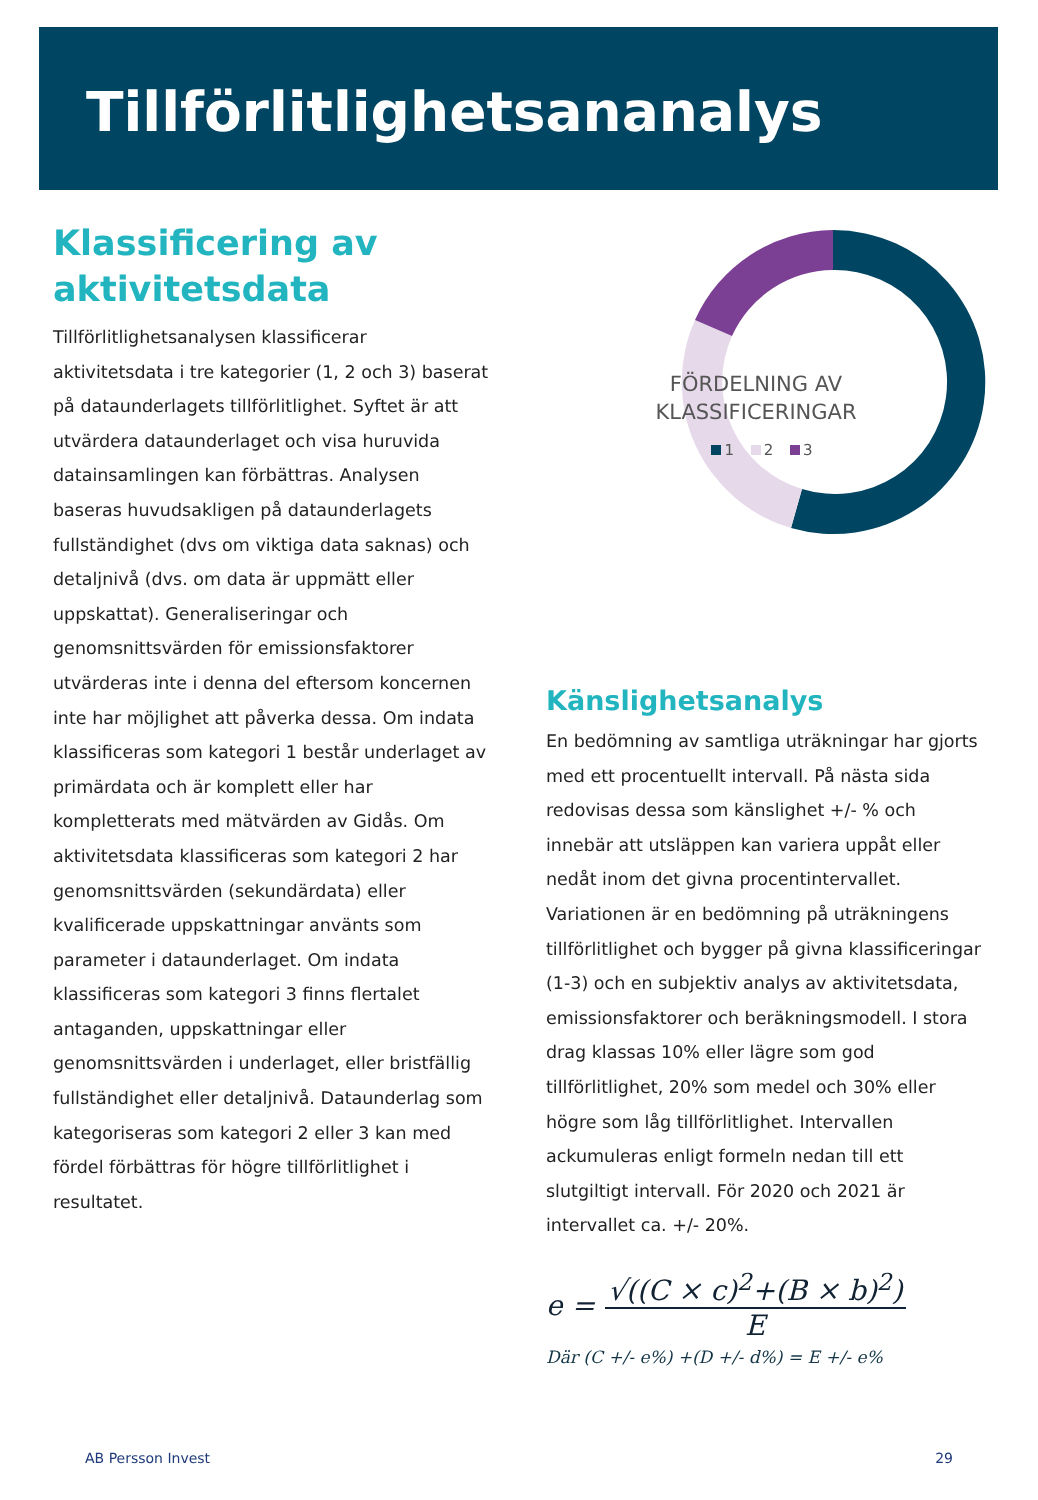Tillförlitlighetsananalys
Klassificering av aktivitetsdata
Tillförlitlighetsanalysen klassificerar aktivitetsdata i tre kategorier (1, 2 och 3) baserat på dataunderlagets tillförlitlighet. Syftet är att utvärdera dataunderlaget och visa huruvida datainsamlingen kan förbättras. Analysen baseras huvudsakligen på dataunderlagets fullständighet (dvs om viktiga data saknas) och detaljnivå (dvs. om data är uppmätt eller uppskattat). Generaliseringar och genomsnittsvärden för emissionsfaktorer utvärderas inte i denna del eftersom koncernen inte har möjlighet att påverka dessa. Om indata klassificeras som kategori 1 består underlaget av primärdata och är komplett eller har kompletterats med mätvärden av Gidås. Om aktivitetsdata klassificeras som kategori 2 har genomsnittsvärden (sekundärdata) eller kvalificerade uppskattningar använts som parameter i dataunderlaget. Om indata klassificeras som kategori 3 finns flertalet antaganden, uppskattningar eller genomsnittsvärden i underlaget, eller bristfällig fullständighet eller detaljnivå. Dataunderlag som kategoriseras som kategori 2 eller 3 kan med fördel förbättras för högre tillförlitlighet i resultatet.
FÖRDELNING AV KLASSIFICERINGAR
1 2 3
Känslighetsanalys
En bedömning av samtliga uträkningar har gjorts med ett procentuellt intervall. På nästa sida redovisas dessa som känslighet +/- % och innebär att utsläppen kan variera uppåt eller nedåt inom det givna procentintervallet. Variationen är en bedömning på uträkningens tillförlitlighet och bygger på givna klassificeringar (1-3) och en subjektiv analys av aktivitetsdata, emissionsfaktorer och beräkningsmodell. I stora drag klassas 10% eller lägre som god tillförlitlighet, 20% som medel och 30% eller högre som låg tillförlitlighet. Intervallen ackumuleras enligt formeln nedan till ett slutgiltigt intervall. För 2020 och 2021 är intervallet ca. +/- 20%.
e =
√((C × c)<sup>2</sup>+(B × b)<sup>2</sup>)
E
Där (C +/- e%) +(D +/- d%) = E +/- e%
AB Persson Invest 29